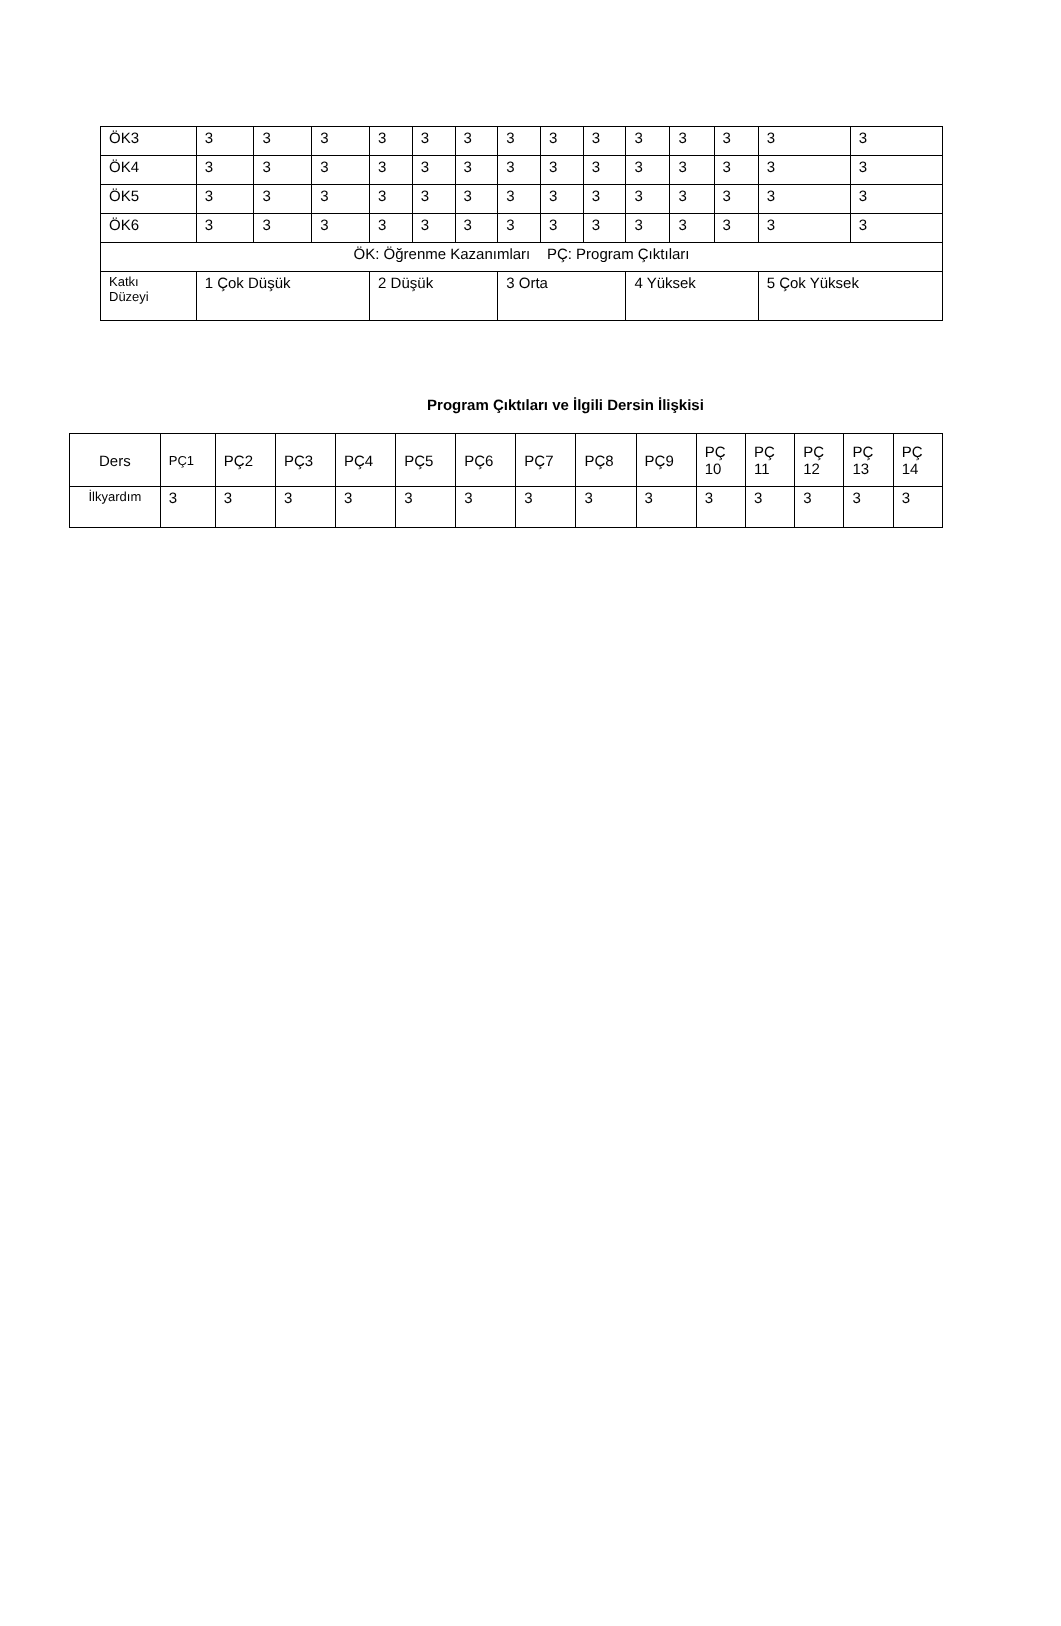| ÖK3 | 3 | 3 | 3 | 3 | 3 | 3 | 3 | 3 | 3 | 3 | 3 | 3 | 3 | 3 |
| ÖK4 | 3 | 3 | 3 | 3 | 3 | 3 | 3 | 3 | 3 | 3 | 3 | 3 | 3 | 3 |
| ÖK5 | 3 | 3 | 3 | 3 | 3 | 3 | 3 | 3 | 3 | 3 | 3 | 3 | 3 | 3 |
| ÖK6 | 3 | 3 | 3 | 3 | 3 | 3 | 3 | 3 | 3 | 3 | 3 | 3 | 3 | 3 |
| ÖK: Öğrenme Kazanımları PÇ: Program Çıktıları | | | | | | | | | | | | | | |
| Katkı Düzeyi | 1 Çok Düşük | | | 2 Düşük | | | 3 Orta | | | 4 Yüksek | | | 5 Çok Yüksek | |
Program Çıktıları ve İlgili Dersin İlişkisi
| Ders | PÇ1 | PÇ2 | PÇ3 | PÇ4 | PÇ5 | PÇ6 | PÇ7 | PÇ8 | PÇ9 | PÇ 10 | PÇ 11 | PÇ 12 | PÇ 13 | PÇ 14 |
| --- | --- | --- | --- | --- | --- | --- | --- | --- | --- | --- | --- | --- | --- | --- |
| İlkyardım | 3 | 3 | 3 | 3 | 3 | 3 | 3 | 3 | 3 | 3 | 3 | 3 | 3 | 3 |